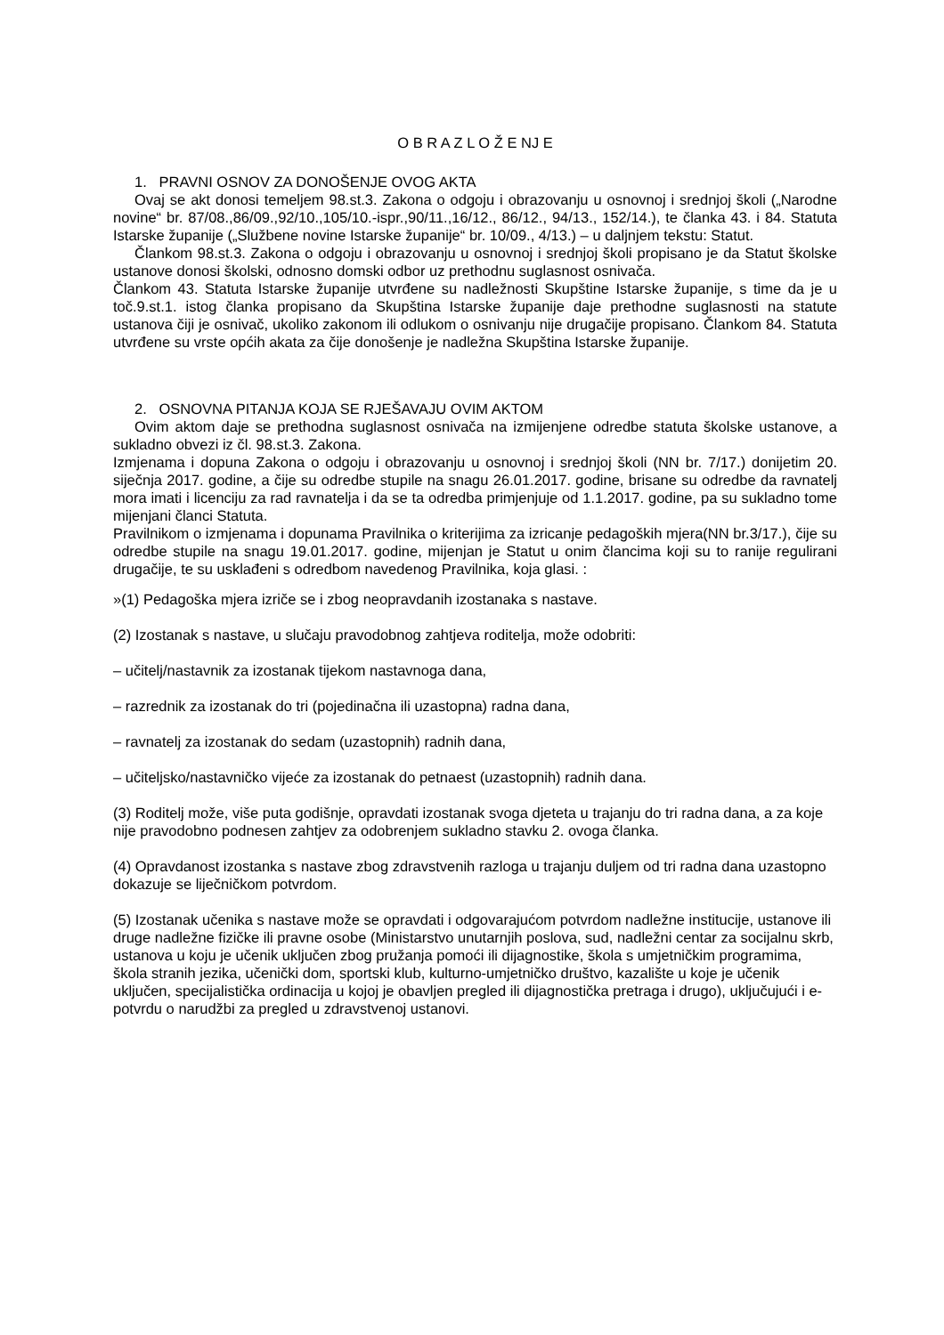O B R A Z L O Ž E NJ E
1. PRAVNI OSNOV ZA DONOŠENJE OVOG AKTA
Ovaj se akt donosi temeljem 98.st.3. Zakona o odgoju i obrazovanju u osnovnoj i srednjoj školi („Narodne novine“ br. 87/08.,86/09.,92/10.,105/10.-ispr.,90/11.,16/12., 86/12., 94/13., 152/14.), te članka 43. i 84. Statuta Istarske županije („Službene novine Istarske županije“ br. 10/09., 4/13.) – u daljnjem tekstu: Statut.
Člankom 98.st.3. Zakona o odgoju i obrazovanju u osnovnoj i srednjoj školi propisano je da Statut školske ustanove donosi školski, odnosno domski odbor uz prethodnu suglasnost osnivača.
Člankom 43. Statuta Istarske županije utvrđene su nadležnosti Skupštine Istarske županije, s time da je u toč.9.st.1. istog članka propisano da Skupština Istarske županije daje prethodne suglasnosti na statute ustanova čiji je osnivač, ukoliko zakonom ili odlukom o osnivanju nije drugačije propisano. Člankom 84. Statuta utvrđene su vrste općih akata za čije donošenje je nadležna Skupština Istarske županije.
2. OSNOVNA PITANJA KOJA SE RJEŠAVAJU OVIM AKTOM
Ovim aktom daje se prethodna suglasnost osnivača na izmijenjene odredbe statuta školske ustanove, a sukladno obvezi iz čl. 98.st.3. Zakona.
Izmjenama i dopuna Zakona o odgoju i obrazovanju u osnovnoj i srednjoj školi (NN br. 7/17.) donijetim 20. siječnja 2017. godine, a čije su odredbe stupile na snagu 26.01.2017. godine, brisane su odredbe da ravnatelj mora imati i licenciju za rad ravnatelja i da se ta odredba primjenjuje od 1.1.2017. godine, pa su sukladno tome mijenjani članci Statuta.
Pravilnikom o izmjenama i dopunama Pravilnika o kriterijima za izricanje pedagoških mjera(NN br.3/17.), čije su odredbe stupile na snagu 19.01.2017. godine, mijenjan je Statut u onim člancima koji su to ranije regulirani drugačije, te su usklađeni s odredbom navedenog Pravilnika, koja glasi. :
»(1) Pedagoška mjera izriče se i zbog neopravdanih izostanaka s nastave.
(2) Izostanak s nastave, u slučaju pravodobnog zahtjeva roditelja, može odobriti:
– učitelj/nastavnik za izostanak tijekom nastavnoga dana,
– razrednik za izostanak do tri (pojedinačna ili uzastopna) radna dana,
– ravnatelj za izostanak do sedam (uzastopnih) radnih dana,
– učiteljsko/nastavničko vijeće za izostanak do petnaest (uzastopnih) radnih dana.
(3) Roditelj može, više puta godišnje, opravdati izostanak svoga djeteta u trajanju do tri radna dana, a za koje nije pravodobno podnesen zahtjev za odobrenjem sukladno stavku 2. ovoga članka.
(4) Opravdanost izostanka s nastave zbog zdravstvenih razloga u trajanju duljem od tri radna dana uzastopno dokazuje se liječničkom potvrdom.
(5) Izostanak učenika s nastave može se opravdati i odgovarajućom potvrdom nadležne institucije, ustanove ili druge nadležne fizičke ili pravne osobe (Ministarstvo unutarnjih poslova, sud, nadležni centar za socijalnu skrb, ustanova u koju je učenik uključen zbog pružanja pomoći ili dijagnostike, škola s umjetničkim programima, škola stranih jezika, učenički dom, sportski klub, kulturno-umjetničko društvo, kazalište u koje je učenik uključen, specijalistička ordinacija u kojoj je obavljen pregled ili dijagnostička pretraga i drugo), uključujući i e-potvrdu o narudžbi za pregled u zdravstvenoj ustanovi.